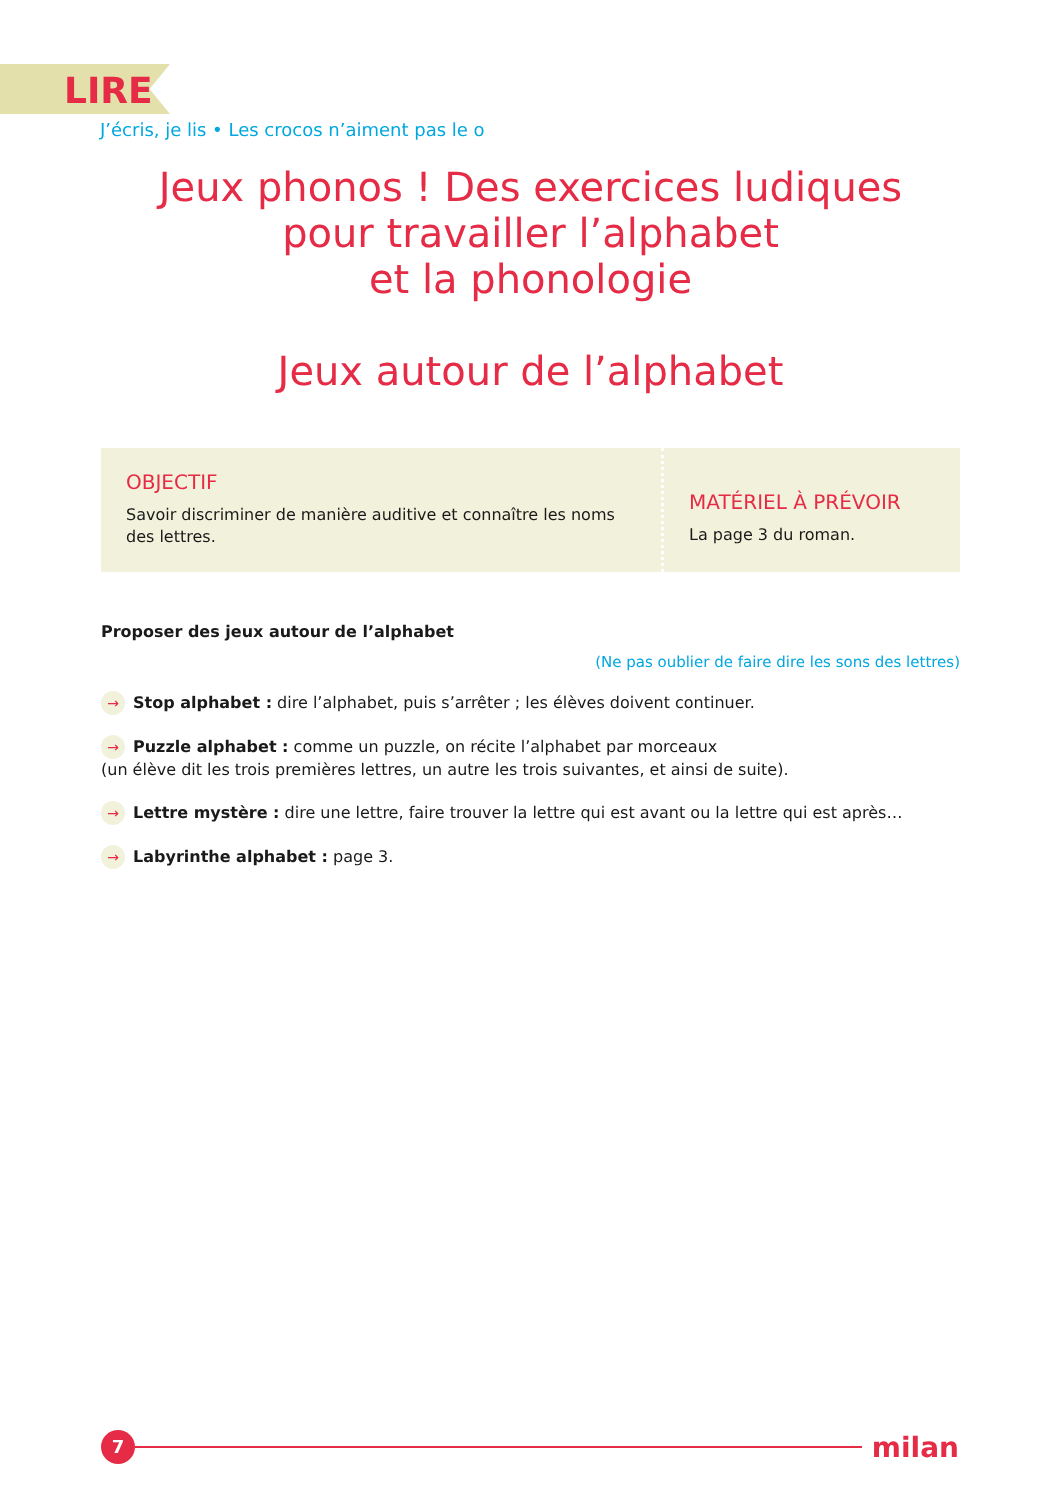LIRE
J’écris, je lis • Les crocos n’aiment pas le o
Jeux phonos ! Des exercices ludiques
pour travailler l’alphabet
et la phonologie
Jeux autour de l’alphabet
OBJECTIF
Savoir discriminer de manière auditive et connaître les noms des lettres.
MATÉRIEL À PRÉVOIR
La page 3 du roman.
Proposer des jeux autour de l’alphabet
(Ne pas oublier de faire dire les sons des lettres)
→ Stop alphabet : dire l’alphabet, puis s’arrêter ; les élèves doivent continuer.
→ Puzzle alphabet : comme un puzzle, on récite l’alphabet par morceaux
(un élève dit les trois premières lettres, un autre les trois suivantes, et ainsi de suite).
→ Lettre mystère : dire une lettre, faire trouver la lettre qui est avant ou la lettre qui est après…
→ Labyrinthe alphabet : page 3.
7
milan